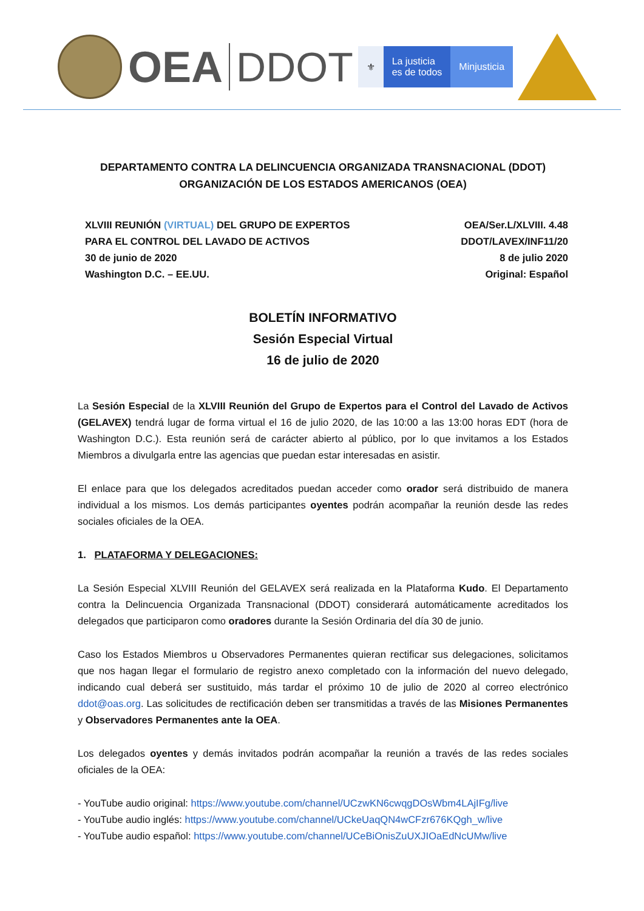OEA DDOT
⚜ La justicia
es de todos
Minjusticia
DEPARTAMENTO CONTRA LA DELINCUENCIA ORGANIZADA TRANSNACIONAL (DDOT)
ORGANIZACIÓN DE LOS ESTADOS AMERICANOS (OEA)
XLVIII REUNIÓN (VIRTUAL) DEL GRUPO DE EXPERTOS
PARA EL CONTROL DEL LAVADO DE ACTIVOS
30 de junio de 2020
Washington D.C. – EE.UU.
OEA/Ser.L/XLVIII. 4.48
DDOT/LAVEX/INF11/20
8 de julio 2020
Original: Español
BOLETÍN INFORMATIVO
Sesión Especial Virtual
16 de julio de 2020
La Sesión Especial de la XLVIII Reunión del Grupo de Expertos para el Control del Lavado de Activos (GELAVEX) tendrá lugar de forma virtual el 16 de julio 2020, de las 10:00 a las 13:00 horas EDT (hora de Washington D.C.). Esta reunión será de carácter abierto al público, por lo que invitamos a los Estados Miembros a divulgarla entre las agencias que puedan estar interesadas en asistir.
El enlace para que los delegados acreditados puedan acceder como orador será distribuido de manera individual a los mismos. Los demás participantes oyentes podrán acompañar la reunión desde las redes sociales oficiales de la OEA.
1. PLATAFORMA Y DELEGACIONES:
La Sesión Especial XLVIII Reunión del GELAVEX será realizada en la Plataforma Kudo. El Departamento contra la Delincuencia Organizada Transnacional (DDOT) considerará automáticamente acreditados los delegados que participaron como oradores durante la Sesión Ordinaria del día 30 de junio.
Caso los Estados Miembros u Observadores Permanentes quieran rectificar sus delegaciones, solicitamos que nos hagan llegar el formulario de registro anexo completado con la información del nuevo delegado, indicando cual deberá ser sustituido, más tardar el próximo 10 de julio de 2020 al correo electrónico ddot@oas.org. Las solicitudes de rectificación deben ser transmitidas a través de las Misiones Permanentes y Observadores Permanentes ante la OEA.
Los delegados oyentes y demás invitados podrán acompañar la reunión a través de las redes sociales oficiales de la OEA:
- YouTube audio original: https://www.youtube.com/channel/UCzwKN6cwqgDOsWbm4LAjIFg/live
- YouTube audio inglés: https://www.youtube.com/channel/UCkeUaqQN4wCFzr676KQgh_w/live
- YouTube audio español: https://www.youtube.com/channel/UCeBiOnisZuUXJIOaEdNcUMw/live